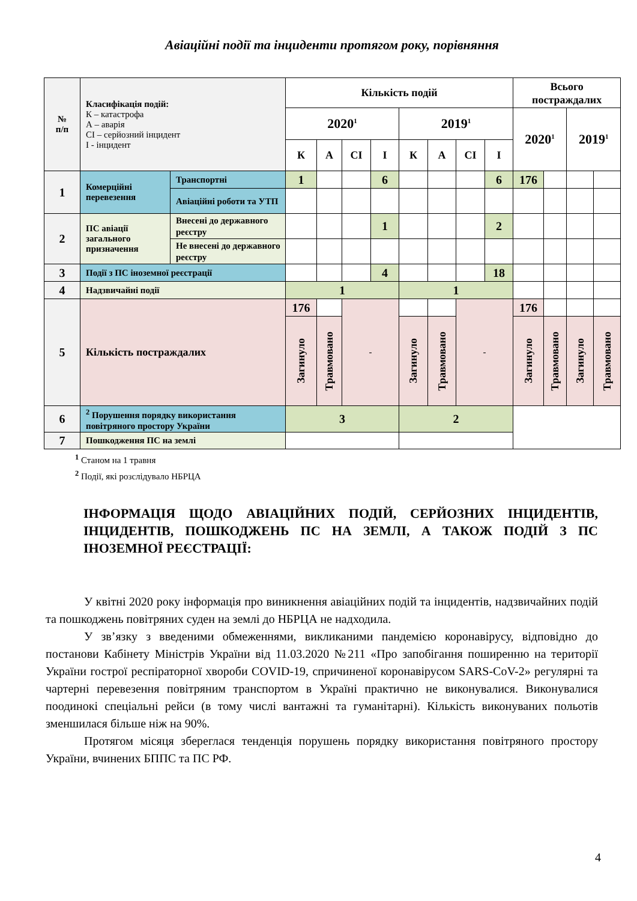Авіаційні події та інциденти протягом року, порівняння
| № п/п | Класифікація подій: К – катастрофа А – аварія СІ – серйозний інцидент І - інцидент | | Кількість подій | | | | | | | | Всього постраждалих | | | |
| | | | 2020<sup>1</sup> | | | | 2019<sup>1</sup> | | | | 2020<sup>1</sup> | | 2019<sup>1</sup> | |
| | | | К | А | СІ | І | К | А | СІ | І | | | | |
| 1 | Комерційні перевезення | Транспортні | 1 | | | 6 | | | | 6 | 176 | | | |
| | | Авіаційні роботи та УТП | | | | | | | | | | | | |
| 2 | ПС авіації загального призначення | Внесені до державного реєстру | | | | 1 | | | | 2 | | | | |
| | | Не внесені до державного реєстру | | | | | | | | | | | | |
| 3 | Події з ПС іноземної реєстрації | | | | | 4 | | | | 18 | | | | |
| 4 | Надзвичайні події | | 1 | | | | 1 | | | | | | | |
| 5 | Кількість постраждалих | | 176 | | - | | | | - | | 176 | | | |
| | | | Загинуло | Травмовано | | | Загинуло | Травмовано | | | Загинуло | Травмовано | Загинуло | Травмовано |
| 6 | <sup>2</sup> Порушення порядку використання повітряного простору України | | 3 | | | | 2 | | | | | | | |
| 7 | Пошкодження ПС на землі | | | | | | | | | | | | | |
<sup>1</sup> Станом на 1 травня
<sup>2</sup> Події, які розслідувало НБРЦА
ІНФОРМАЦІЯ ЩОДО АВІАЦІЙНИХ ПОДІЙ, СЕРЙОЗНИХ ІНЦИДЕНТІВ, ІНЦИДЕНТІВ, ПОШКОДЖЕНЬ ПС НА ЗЕМЛІ, А ТАКОЖ ПОДІЙ З ПС ІНОЗЕМНОЇ РЕЄСТРАЦІЇ:
У квітні 2020 року інформація про виникнення авіаційних подій та інцидентів, надзвичайних подій та пошкоджень повітряних суден на землі до НБРЦА не надходила.
У зв’язку з введеними обмеженнями, викликаними пандемією коронавірусу, відповідно до постанови Кабінету Міністрів України від 11.03.2020 №211 «Про запобігання поширенню на території України гострої респіраторної хвороби COVID-19, спричиненої коронавірусом SARS-CoV-2» регулярні та чартерні перевезення повітряним транспортом в Україні практично не виконувалися. Виконувалися поодинокі спеціальні рейси (в тому числі вантажні та гуманітарні). Кількість виконуваних польотів зменшилася більше ніж на 90%.
Протягом місяця збереглася тенденція порушень порядку використання повітряного простору України, вчинених БППС та ПС РФ.
4